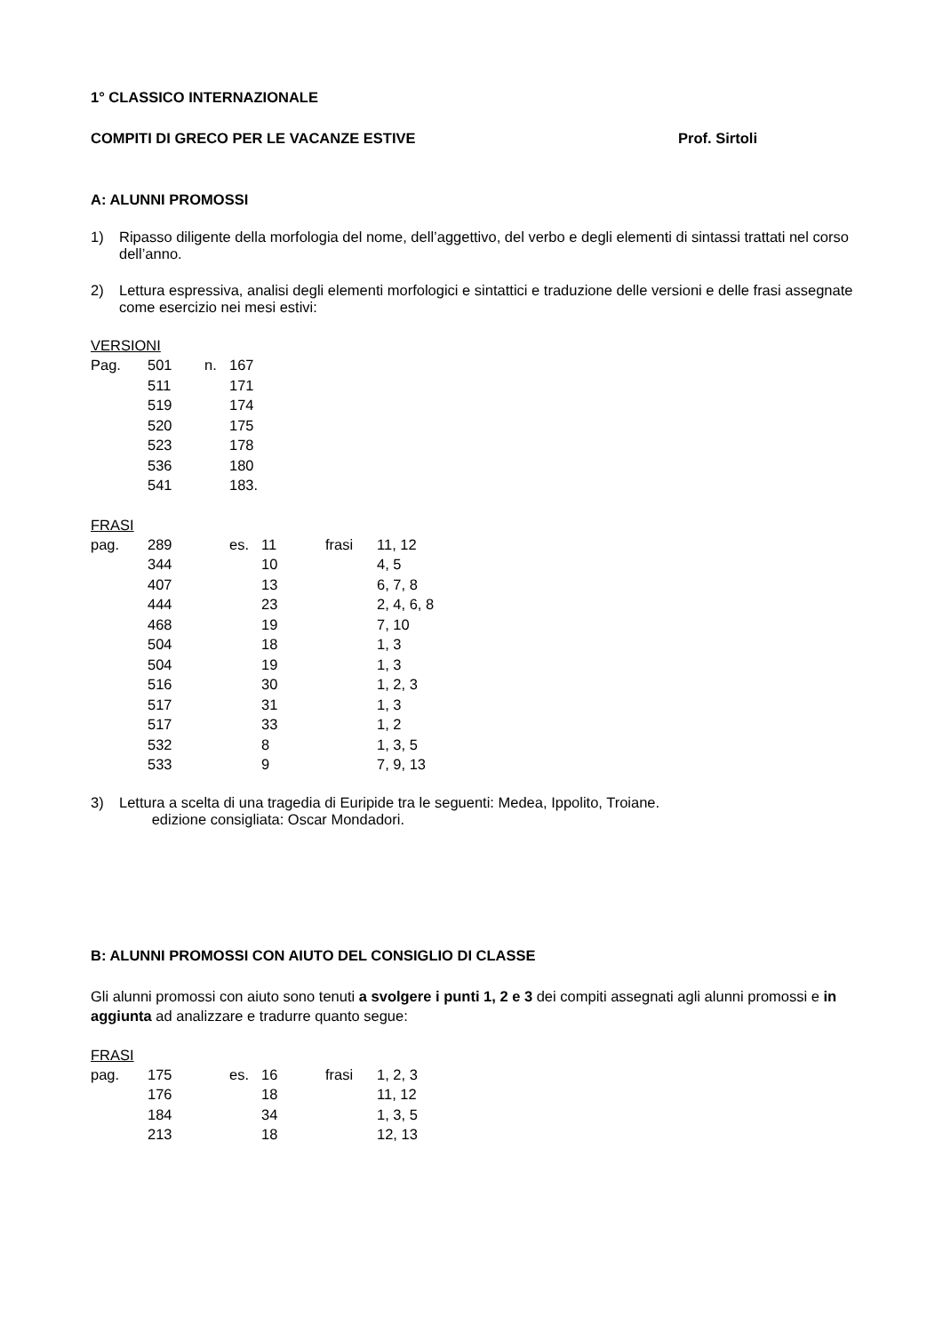1° CLASSICO INTERNAZIONALE
COMPITI DI GRECO PER LE VACANZE ESTIVE Prof. Sirtoli
A: ALUNNI PROMOSSI
1) Ripasso diligente della morfologia del nome, dell’aggettivo, del verbo e degli elementi di sintassi trattati nel corso dell’anno.
2) Lettura espressiva, analisi degli elementi morfologici e sintattici e traduzione delle versioni e delle frasi assegnate come esercizio nei mesi estivi:
VERSIONI
| Pag. | 501 | n. | 167 |
| | 511 | | 171 |
| | 519 | | 174 |
| | 520 | | 175 |
| | 523 | | 178 |
| | 536 | | 180 |
| | 541 | | 183. |
FRASI
| pag. | 289 | es. | 11 | frasi | 11, 12 |
| | 344 | | 10 | | 4, 5 |
| | 407 | | 13 | | 6, 7, 8 |
| | 444 | | 23 | | 2, 4, 6, 8 |
| | 468 | | 19 | | 7, 10 |
| | 504 | | 18 | | 1, 3 |
| | 504 | | 19 | | 1, 3 |
| | 516 | | 30 | | 1, 2, 3 |
| | 517 | | 31 | | 1, 3 |
| | 517 | | 33 | | 1, 2 |
| | 532 | | 8 | | 1, 3, 5 |
| | 533 | | 9 | | 7, 9, 13 |
3) Lettura a scelta di una tragedia di Euripide tra le seguenti: Medea, Ippolito, Troiane.
edizione consigliata: Oscar Mondadori.
B: ALUNNI PROMOSSI CON AIUTO DEL CONSIGLIO DI CLASSE
Gli alunni promossi con aiuto sono tenuti a svolgere i punti 1, 2 e 3 dei compiti assegnati agli alunni promossi e in aggiunta ad analizzare e tradurre quanto segue:
FRASI
| pag. | 175 | es. | 16 | frasi | 1, 2, 3 |
| | 176 | | 18 | | 11, 12 |
| | 184 | | 34 | | 1, 3, 5 |
| | 213 | | 18 | | 12, 13 |